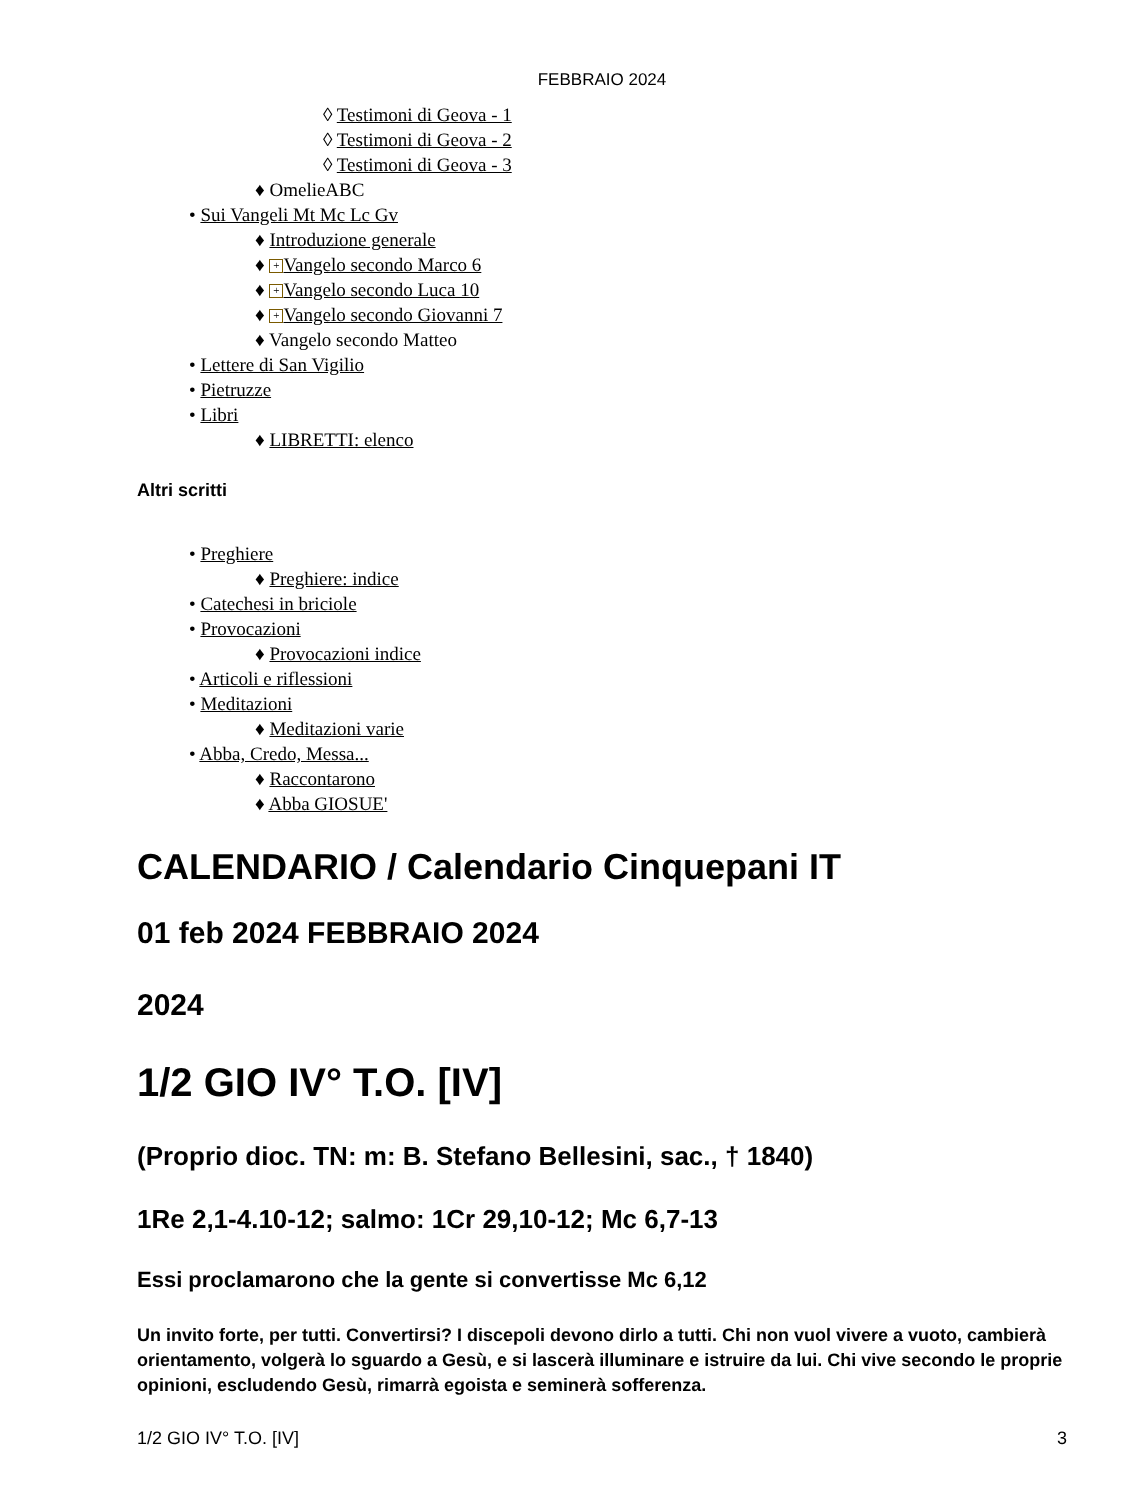FEBBRAIO 2024
◊ Testimoni di Geova - 1
◊ Testimoni di Geova - 2
◊ Testimoni di Geova - 3
♦ OmelieABC
• Sui Vangeli Mt Mc Lc Gv
♦ Introduzione generale
♦ + Vangelo secondo Marco 6
♦ + Vangelo secondo Luca 10
♦ + Vangelo secondo Giovanni 7
♦ Vangelo secondo Matteo
• Lettere di San Vigilio
• Pietruzze
• Libri
♦ LIBRETTI: elenco
Altri scritti
• Preghiere
♦ Preghiere: indice
• Catechesi in briciole
• Provocazioni
♦ Provocazioni indice
• Articoli e riflessioni
• Meditazioni
♦ Meditazioni varie
• Abba, Credo, Messa...
♦ Raccontarono
♦ Abba GIOSUE'
CALENDARIO / Calendario Cinquepani IT
01 feb 2024 FEBBRAIO 2024
2024
1/2 GIO IV° T.O. [IV]
(Proprio dioc. TN: m: B. Stefano Bellesini, sac., † 1840)
1Re 2,1-4.10-12; salmo: 1Cr 29,10-12; Mc 6,7-13
Essi proclamarono che la gente si convertisse Mc 6,12
Un invito forte, per tutti. Convertirsi? I discepoli devono dirlo a tutti. Chi non vuol vivere a vuoto, cambierà orientamento, volgerà lo sguardo a Gesù, e si lascerà illuminare e istruire da lui. Chi vive secondo le proprie opinioni, escludendo Gesù, rimarrà egoista e seminerà sofferenza.
1/2 GIO IV° T.O. [IV] 3